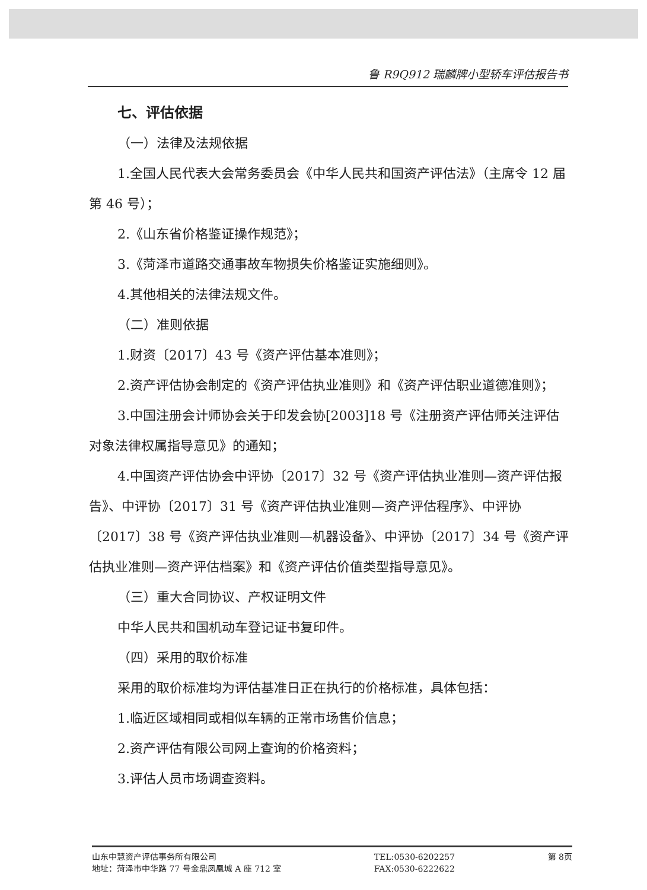鲁 R9Q912 瑞麟牌小型轿车评估报告书
七、评估依据
（一）法律及法规依据
1.全国人民代表大会常务委员会《中华人民共和国资产评估法》（主席令 12 届第 46 号）；
2.《山东省价格鉴证操作规范》；
3.《菏泽市道路交通事故车物损失价格鉴证实施细则》。
4.其他相关的法律法规文件。
（二）准则依据
1.财资〔2017〕43 号《资产评估基本准则》；
2.资产评估协会制定的《资产评估执业准则》和《资产评估职业道德准则》；
3.中国注册会计师协会关于印发会协[2003]18 号《注册资产评估师关注评估对象法律权属指导意见》的通知；
4.中国资产评估协会中评协〔2017〕32 号《资产评估执业准则—资产评估报告》、中评协〔2017〕31 号《资产评估执业准则—资产评估程序》、中评协〔2017〕38 号《资产评估执业准则—机器设备》、中评协〔2017〕34 号《资产评估执业准则—资产评估档案》和《资产评估价值类型指导意见》。
（三）重大合同协议、产权证明文件
中华人民共和国机动车登记证书复印件。
（四）采用的取价标准
采用的取价标准均为评估基准日正在执行的价格标准，具体包括：
1.临近区域相同或相似车辆的正常市场售价信息；
2.资产评估有限公司网上查询的价格资料；
3.评估人员市场调查资料。
山东中慧资产评估事务所有限公司
地址：菏泽市中华路 77 号金鼎凤凰城 A 座 712 室
TEL:0530-6202257
FAX:0530-6222622
第 8页